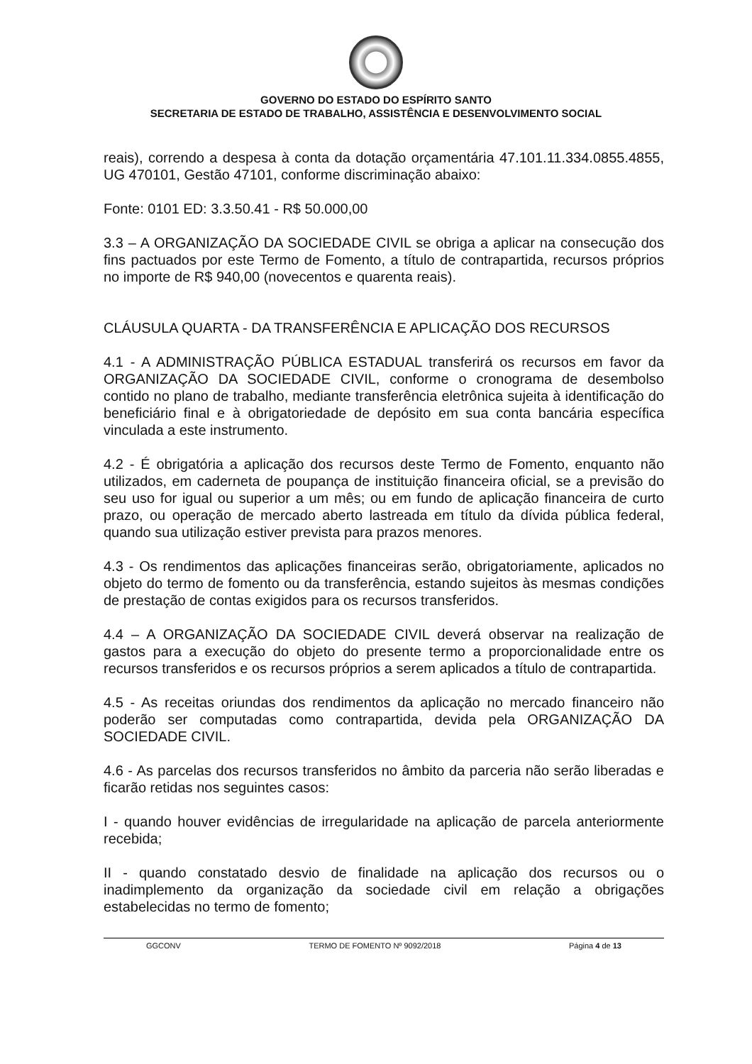GOVERNO DO ESTADO DO ESPÍRITO SANTO
SECRETARIA DE ESTADO DE TRABALHO, ASSISTÊNCIA E DESENVOLVIMENTO SOCIAL
reais), correndo a despesa à conta da dotação orçamentária 47.101.11.334.0855.4855, UG 470101, Gestão 47101, conforme discriminação abaixo:
Fonte: 0101 ED: 3.3.50.41 - R$ 50.000,00
3.3 – A ORGANIZAÇÃO DA SOCIEDADE CIVIL se obriga a aplicar na consecução dos fins pactuados por este Termo de Fomento, a título de contrapartida, recursos próprios no importe de R$ 940,00 (novecentos e quarenta reais).
CLÁUSULA QUARTA - DA TRANSFERÊNCIA E APLICAÇÃO DOS RECURSOS
4.1 - A ADMINISTRAÇÃO PÚBLICA ESTADUAL transferirá os recursos em favor da ORGANIZAÇÃO DA SOCIEDADE CIVIL, conforme o cronograma de desembolso contido no plano de trabalho, mediante transferência eletrônica sujeita à identificação do beneficiário final e à obrigatoriedade de depósito em sua conta bancária específica vinculada a este instrumento.
4.2 - É obrigatória a aplicação dos recursos deste Termo de Fomento, enquanto não utilizados, em caderneta de poupança de instituição financeira oficial, se a previsão do seu uso for igual ou superior a um mês; ou em fundo de aplicação financeira de curto prazo, ou operação de mercado aberto lastreada em título da dívida pública federal, quando sua utilização estiver prevista para prazos menores.
4.3 - Os rendimentos das aplicações financeiras serão, obrigatoriamente, aplicados no objeto do termo de fomento ou da transferência, estando sujeitos às mesmas condições de prestação de contas exigidos para os recursos transferidos.
4.4 – A ORGANIZAÇÃO DA SOCIEDADE CIVIL deverá observar na realização de gastos para a execução do objeto do presente termo a proporcionalidade entre os recursos transferidos e os recursos próprios a serem aplicados a título de contrapartida.
4.5 - As receitas oriundas dos rendimentos da aplicação no mercado financeiro não poderão ser computadas como contrapartida, devida pela ORGANIZAÇÃO DA SOCIEDADE CIVIL.
4.6 - As parcelas dos recursos transferidos no âmbito da parceria não serão liberadas e ficarão retidas nos seguintes casos:
I - quando houver evidências de irregularidade na aplicação de parcela anteriormente recebida;
II - quando constatado desvio de finalidade na aplicação dos recursos ou o inadimplemento da organização da sociedade civil em relação a obrigações estabelecidas no termo de fomento;
GGCONV TERMO DE FOMENTO Nº 9092/2018 Página 4 de 13